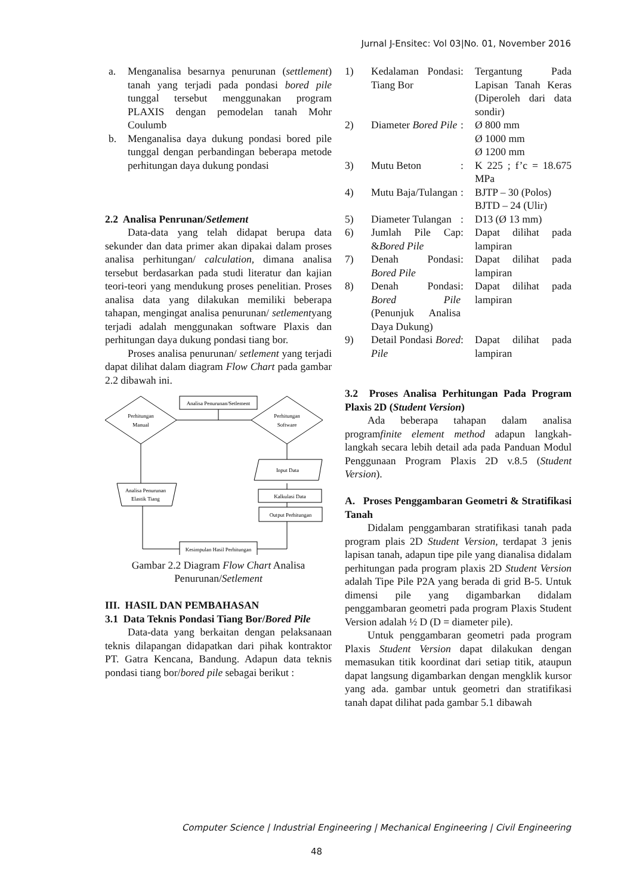Jurnal J-Ensitec: Vol 03|No. 01, November 2016
a. Menganalisa besarnya penurunan (settlement) tanah yang terjadi pada pondasi bored pile tunggal tersebut menggunakan program PLAXIS dengan pemodelan tanah Mohr Coulumb
b. Menganalisa daya dukung pondasi bored pile tunggal dengan perbandingan beberapa metode perhitungan daya dukung pondasi
2.2 Analisa Penrunan/Setlement
Data-data yang telah didapat berupa data sekunder dan data primer akan dipakai dalam proses analisa perhitungan/ calculation, dimana analisa tersebut berdasarkan pada studi literatur dan kajian teori-teori yang mendukung proses penelitian. Proses analisa data yang dilakukan memiliki beberapa tahapan, mengingat analisa penurunan/ setlementyang terjadi adalah menggunakan software Plaxis dan perhitungan daya dukung pondasi tiang bor.
Proses analisa penurunan/ setlement yang terjadi dapat dilihat dalam diagram Flow Chart pada gambar 2.2 dibawah ini.
Analisa Penurunan/Setlement
Perhitungan
Manual
Perhitungan
Software
Input Data
Kalkulasi Data
Output Perhitungan
Kesimpulan Hasil Perhitungan
Analisa Penurunan
Elastik Tiang
Gambar 2.2 Diagram Flow Chart Analisa Penurunan/Setlement
III. HASIL DAN PEMBAHASAN
3.1 Data Teknis Pondasi Tiang Bor/Bored Pile
Data-data yang berkaitan dengan pelaksanaan teknis dilapangan didapatkan dari pihak kontraktor PT. Gatra Kencana, Bandung. Adapun data teknis pondasi tiang bor/bored pile sebagai berikut :
| 1) | Kedalaman Pondasi Tiang Bor | : | Tergantung Pada Lapisan Tanah Keras (Diperoleh dari data sondir) |
| 2) | Diameter Bored Pile | : | Ø 800 mm Ø 1000 mm Ø 1200 mm |
| 3) | Mutu Beton | : | K 225 ; f’c = 18.675 MPa |
| 4) | Mutu Baja/Tulangan | : | BJTP – 30 (Polos) BJTD – 24 (Ulir) |
| 5) | Diameter Tulangan | : | D13 (Ø 13 mm) |
| 6) | Jumlah Pile Cap & Bored Pile | : | Dapat dilihat pada lampiran |
| 7) | Denah Pondasi Bored Pile | : | Dapat dilihat pada lampiran |
| 8) | Denah Pondasi Bored Pile (Penunjuk Analisa Daya Dukung) | : | Dapat dilihat pada lampiran |
| 9) | Detail Pondasi Bored Pile | : | Dapat dilihat pada lampiran |
3.2 Proses Analisa Perhitungan Pada Program Plaxis 2D (Student Version)
Ada beberapa tahapan dalam analisa programfinite element method adapun langkah-langkah secara lebih detail ada pada Panduan Modul Penggunaan Program Plaxis 2D v.8.5 (Student Version).
A. Proses Penggambaran Geometri & Stratifikasi Tanah
Didalam penggambaran stratifikasi tanah pada program plais 2D Student Version, terdapat 3 jenis lapisan tanah, adapun tipe pile yang dianalisa didalam perhitungan pada program plaxis 2D Student Version adalah Tipe Pile P2A yang berada di grid B-5. Untuk dimensi pile yang digambarkan didalam penggambaran geometri pada program Plaxis Student Version adalah ½ D (D = diameter pile).
Untuk penggambaran geometri pada program Plaxis Student Version dapat dilakukan dengan memasukan titik koordinat dari setiap titik, ataupun dapat langsung digambarkan dengan mengklik kursor yang ada. gambar untuk geometri dan stratifikasi tanah dapat dilihat pada gambar 5.1 dibawah
Computer Science | Industrial Engineering | Mechanical Engineering | Civil Engineering
48